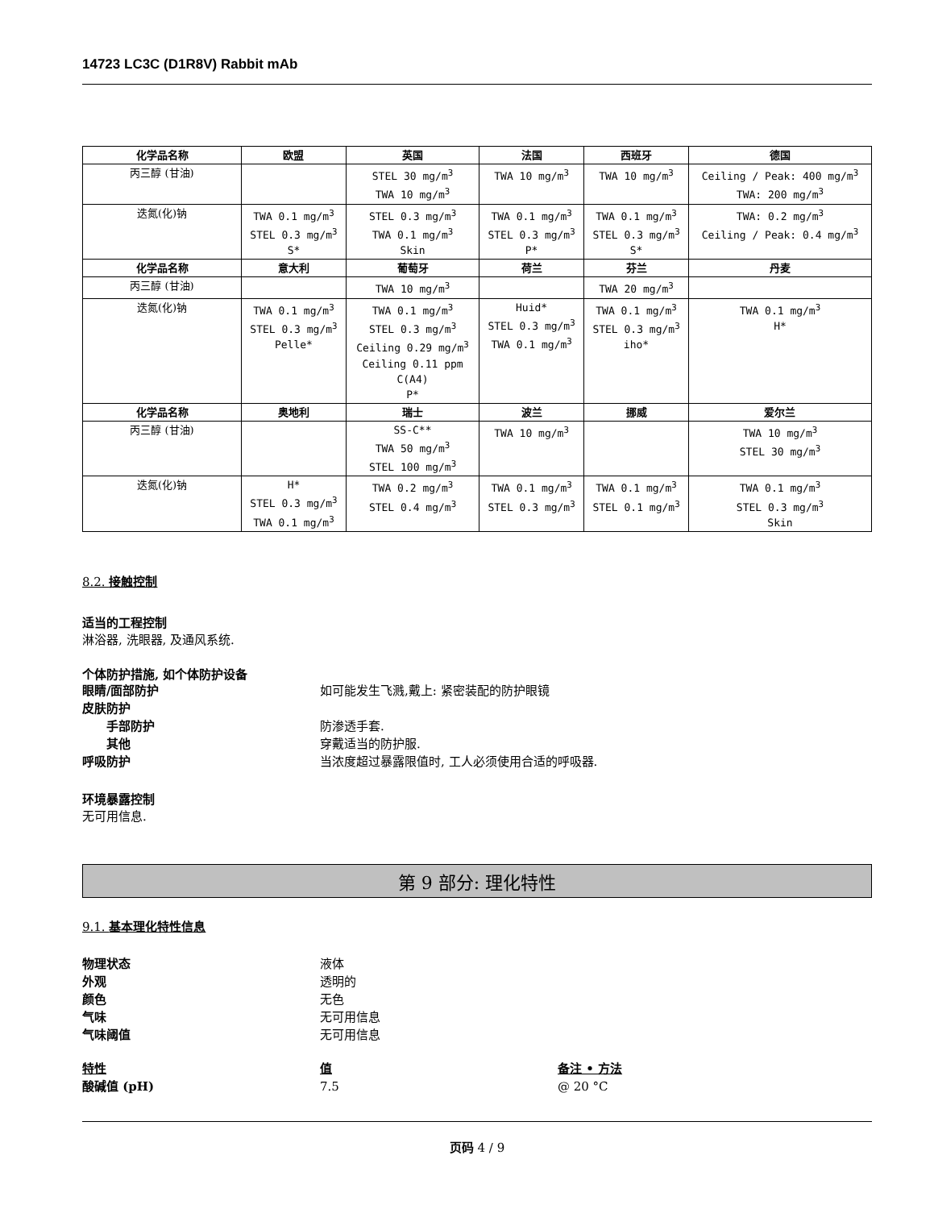14723 LC3C (D1R8V) Rabbit mAb
| 化学品名称 | 欧盟 | 英国 | 法国 | 西班牙 | 德国 |
| --- | --- | --- | --- | --- | --- |
| 丙三醇 (甘油) | | STEL 30 mg/m<sup>3</sup> TWA 10 mg/m<sup>3</sup> | TWA 10 mg/m<sup>3</sup> | TWA 10 mg/m<sup>3</sup> | Ceiling / Peak: 400 mg/m<sup>3</sup> TWA: 200 mg/m<sup>3</sup> |
| 迭氮(化)钠 | TWA 0.1 mg/m<sup>3</sup> STEL 0.3 mg/m<sup>3</sup> S* | STEL 0.3 mg/m<sup>3</sup> TWA 0.1 mg/m<sup>3</sup> Skin | TWA 0.1 mg/m<sup>3</sup> STEL 0.3 mg/m<sup>3</sup> P* | TWA 0.1 mg/m<sup>3</sup> STEL 0.3 mg/m<sup>3</sup> S* | TWA: 0.2 mg/m<sup>3</sup> Ceiling / Peak: 0.4 mg/m<sup>3</sup> |
| 化学品名称 | 意大利 | 葡萄牙 | 荷兰 | 芬兰 | 丹麦 |
| 丙三醇 (甘油) | | TWA 10 mg/m<sup>3</sup> | | TWA 20 mg/m<sup>3</sup> | |
| 迭氮(化)钠 | TWA 0.1 mg/m<sup>3</sup> STEL 0.3 mg/m<sup>3</sup> Pelle* | TWA 0.1 mg/m<sup>3</sup> STEL 0.3 mg/m<sup>3</sup> Ceiling 0.29 mg/m<sup>3</sup> Ceiling 0.11 ppm C(A4) P* | Huid* STEL 0.3 mg/m<sup>3</sup> TWA 0.1 mg/m<sup>3</sup> | TWA 0.1 mg/m<sup>3</sup> STEL 0.3 mg/m<sup>3</sup> iho* | TWA 0.1 mg/m<sup>3</sup> H* |
| 化学品名称 | 奥地利 | 瑞士 | 波兰 | 挪威 | 爱尔兰 |
| 丙三醇 (甘油) | | SS-C** TWA 50 mg/m<sup>3</sup> STEL 100 mg/m<sup>3</sup> | TWA 10 mg/m<sup>3</sup> | | TWA 10 mg/m<sup>3</sup> STEL 30 mg/m<sup>3</sup> |
| 迭氮(化)钠 | H* STEL 0.3 mg/m<sup>3</sup> TWA 0.1 mg/m<sup>3</sup> | TWA 0.2 mg/m<sup>3</sup> STEL 0.4 mg/m<sup>3</sup> | TWA 0.1 mg/m<sup>3</sup> STEL 0.3 mg/m<sup>3</sup> | TWA 0.1 mg/m<sup>3</sup> STEL 0.1 mg/m<sup>3</sup> | TWA 0.1 mg/m<sup>3</sup> STEL 0.3 mg/m<sup>3</sup> Skin |
8.2. 接触控制
适当的工程控制
淋浴器, 洗眼器, 及通风系统.
个体防护措施, 如个体防护设备
眼睛/面部防护 如可能发生飞溅,戴上: 紧密装配的防护眼镜
皮肤防护
手部防护 防渗透手套.
其他 穿戴适当的防护服.
呼吸防护 当浓度超过暴露限值时, 工人必须使用合适的呼吸器.
环境暴露控制
无可用信息.
第 9 部分: 理化特性
9.1. 基本理化特性信息
物理状态 液体
外观 透明的
颜色 无色
气味 无可用信息
气味阈值 无可用信息
特性 值 备注 • 方法
酸碱值 (pH) 7.5 @ 20 °C
页码 4 / 9